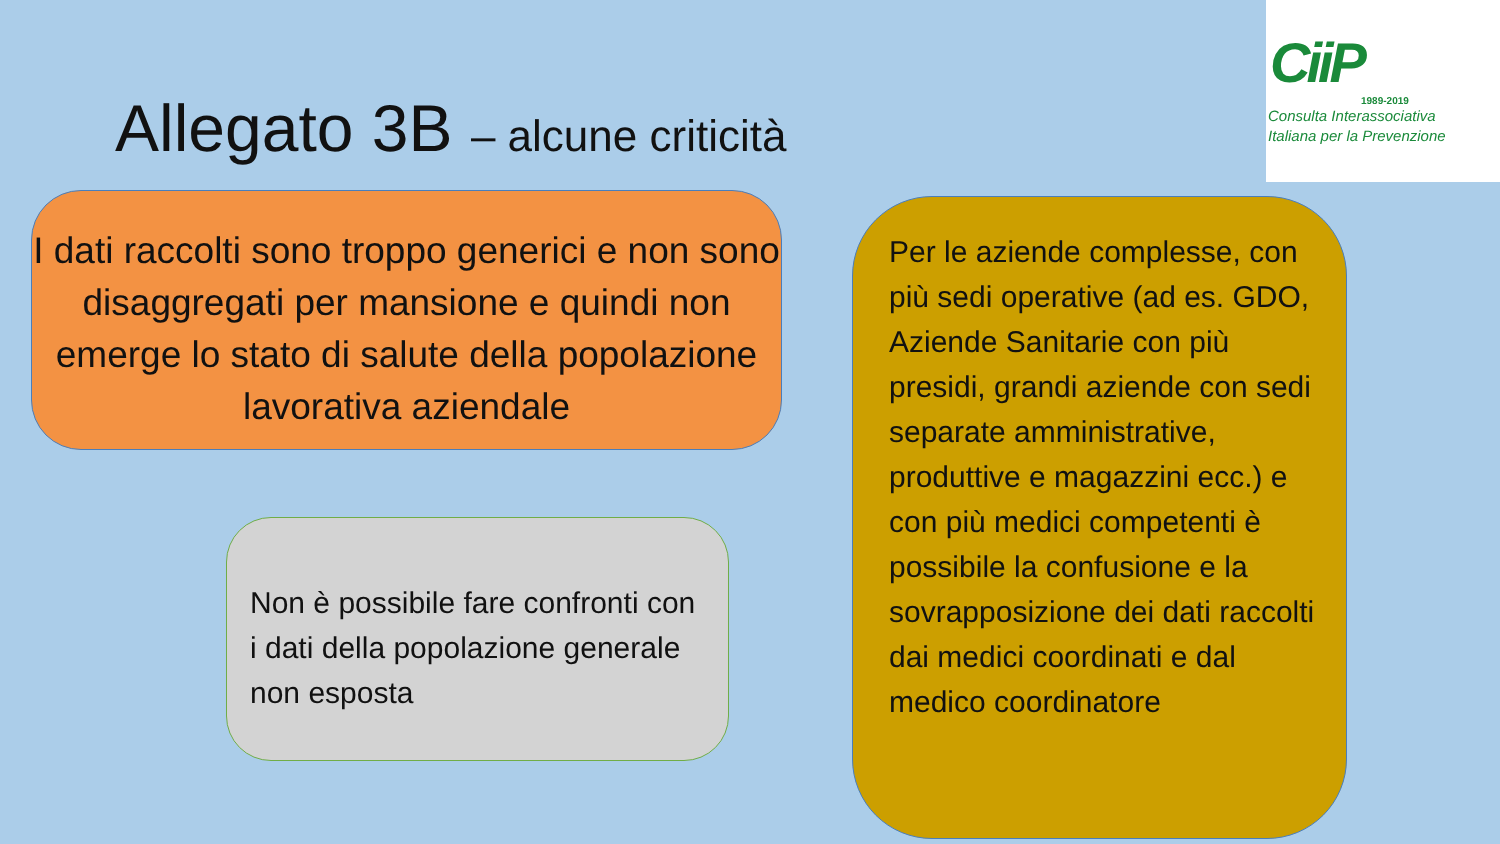CiiP
1989-2019
Consulta Interassociativa
Italiana per la Prevenzione
Allegato 3B – alcune criticità
I dati raccolti sono troppo generici e non sono disaggregati per mansione e quindi non emerge lo stato di salute della popolazione lavorativa aziendale
Non è possibile fare confronti con i dati della popolazione generale non esposta
Per le aziende complesse, con più sedi operative (ad es. GDO, Aziende Sanitarie con più presidi, grandi aziende con sedi separate amministrative, produttive e magazzini ecc.) e con più medici competenti è possibile la confusione e la sovrapposizione dei dati raccolti dai medici coordinati e dal medico coordinatore